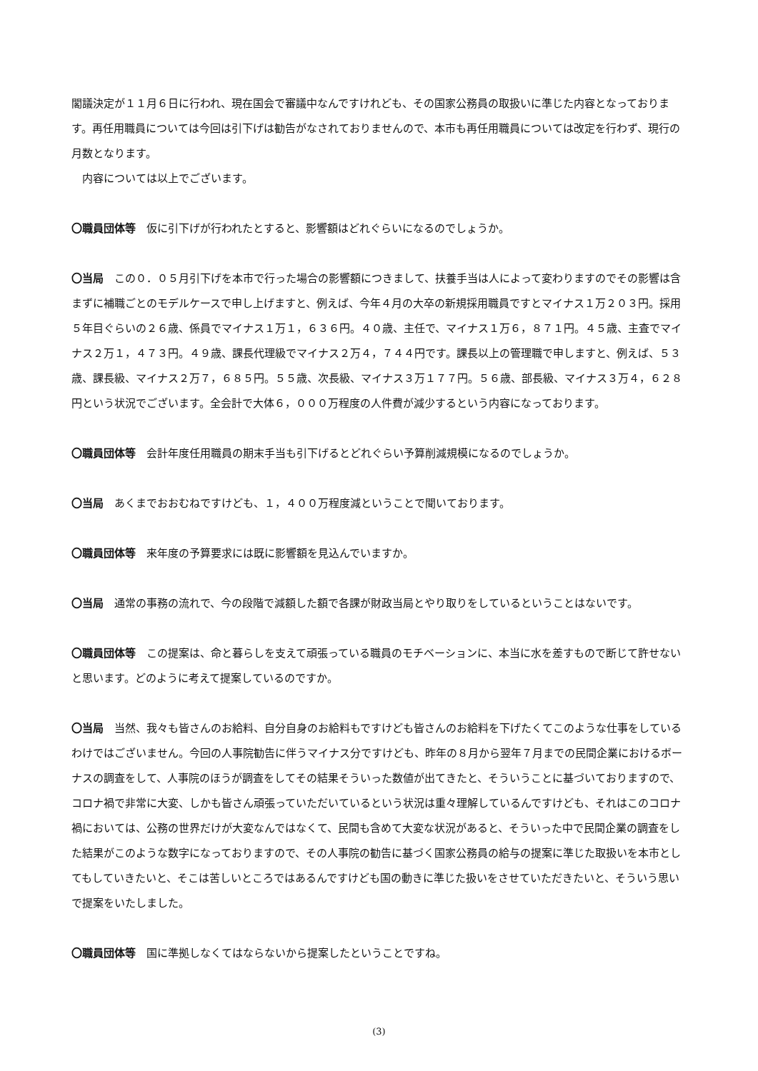閣議決定が１１月６日に行われ、現在国会で審議中なんですけれども、その国家公務員の取扱いに準じた内容となっております。再任用職員については今回は引下げは勧告がなされておりませんので、本市も再任用職員については改定を行わず、現行の月数となります。
　内容については以上でございます。
〇職員団体等　仮に引下げが行われたとすると、影響額はどれぐらいになるのでしょうか。
〇当局　この０．０５月引下げを本市で行った場合の影響額につきまして、扶養手当は人によって変わりますのでその影響は含まずに補職ごとのモデルケースで申し上げますと、例えば、今年４月の大卒の新規採用職員ですとマイナス１万２０３円。採用５年目ぐらいの２６歳、係員でマイナス１万１，６３６円。４０歳、主任で、マイナス１万６，８７１円。４５歳、主査でマイナス２万１，４７３円。４９歳、課長代理級でマイナス２万４，７４４円です。課長以上の管理職で申しますと、例えば、５３歳、課長級、マイナス２万７，６８５円。５５歳、次長級、マイナス３万１７７円。５６歳、部長級、マイナス３万４，６２８円という状況でございます。全会計で大体６，０００万程度の人件費が減少するという内容になっております。
〇職員団体等　会計年度任用職員の期末手当も引下げるとどれぐらい予算削減規模になるのでしょうか。
〇当局　あくまでおおむねですけども、１，４００万程度減ということで聞いております。
〇職員団体等　来年度の予算要求には既に影響額を見込んでいますか。
〇当局　通常の事務の流れで、今の段階で減額した額で各課が財政当局とやり取りをしているということはないです。
〇職員団体等　この提案は、命と暮らしを支えて頑張っている職員のモチベーションに、本当に水を差すもので断じて許せないと思います。どのように考えて提案しているのですか。
〇当局　当然、我々も皆さんのお給料、自分自身のお給料もですけども皆さんのお給料を下げたくてこのような仕事をしているわけではございません。今回の人事院勧告に伴うマイナス分ですけども、昨年の８月から翌年７月までの民間企業におけるボーナスの調査をして、人事院のほうが調査をしてその結果そういった数値が出てきたと、そういうことに基づいておりますので、コロナ禍で非常に大変、しかも皆さん頑張っていただいているという状況は重々理解しているんですけども、それはこのコロナ禍においては、公務の世界だけが大変なんではなくて、民間も含めて大変な状況があると、そういった中で民間企業の調査をした結果がこのような数字になっておりますので、その人事院の勧告に基づく国家公務員の給与の提案に準じた取扱いを本市としてもしていきたいと、そこは苦しいところではあるんですけども国の動きに準じた扱いをさせていただきたいと、そういう思いで提案をいたしました。
〇職員団体等　国に準拠しなくてはならないから提案したということですね。
(3)